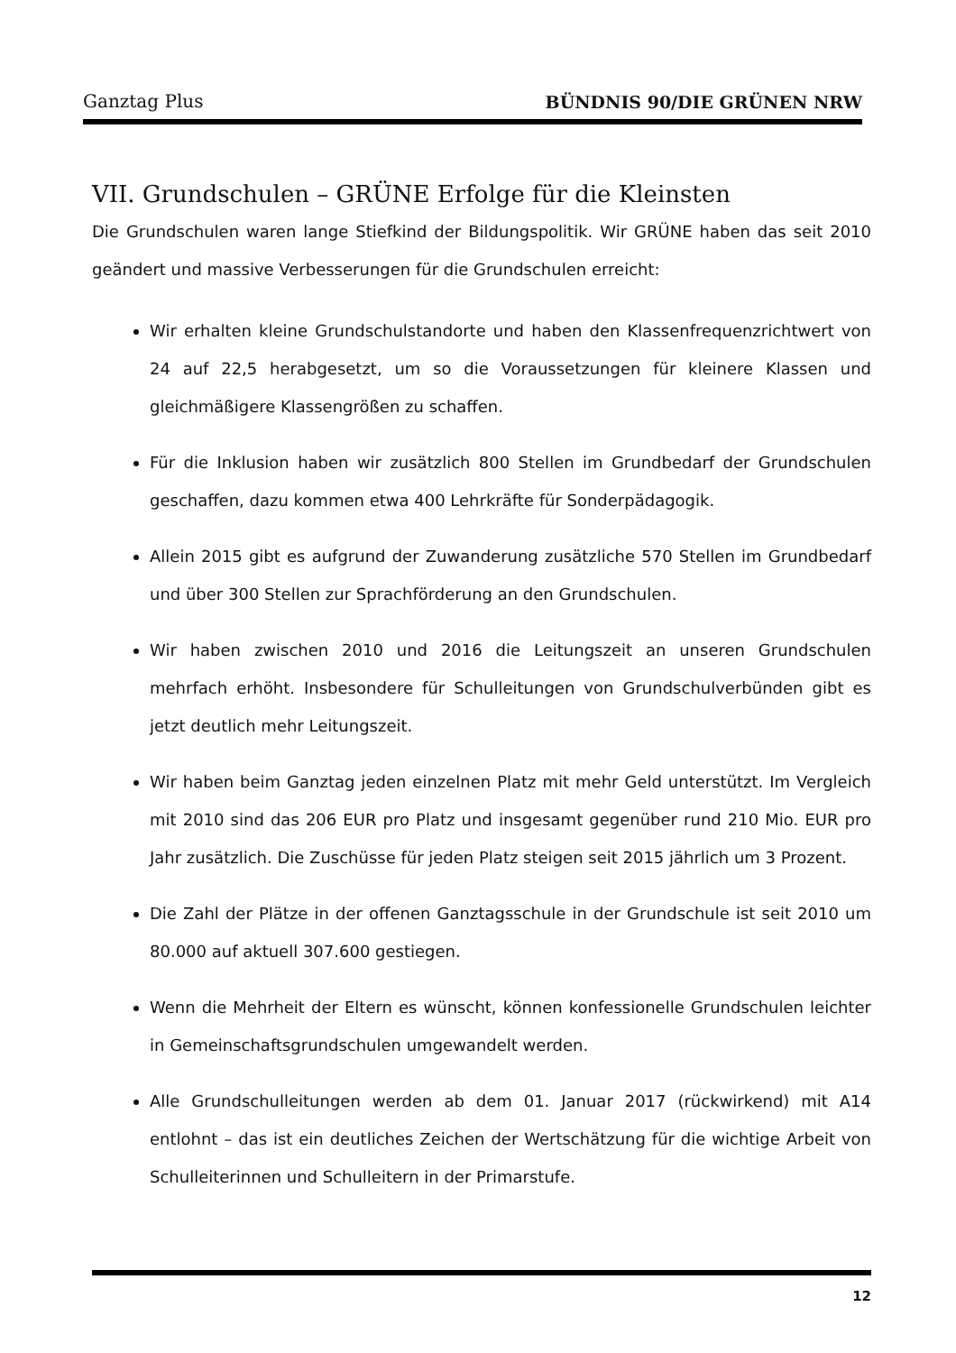Ganztag Plus BÜNDNIS 90/DIE GRÜNEN NRW
VII. Grundschulen – GRÜNE Erfolge für die Kleinsten
Die Grundschulen waren lange Stiefkind der Bildungspolitik. Wir GRÜNE haben das seit 2010 geändert und massive Verbesserungen für die Grundschulen erreicht:
Wir erhalten kleine Grundschulstandorte und haben den Klassenfrequenzrichtwert von 24 auf 22,5 herabgesetzt, um so die Voraussetzungen für kleinere Klassen und gleichmäßigere Klassengrößen zu schaffen.
Für die Inklusion haben wir zusätzlich 800 Stellen im Grundbedarf der Grundschulen geschaffen, dazu kommen etwa 400 Lehrkräfte für Sonderpädagogik.
Allein 2015 gibt es aufgrund der Zuwanderung zusätzliche 570 Stellen im Grundbedarf und über 300 Stellen zur Sprachförderung an den Grundschulen.
Wir haben zwischen 2010 und 2016 die Leitungszeit an unseren Grundschulen mehrfach erhöht. Insbesondere für Schulleitungen von Grundschulverbünden gibt es jetzt deutlich mehr Leitungszeit.
Wir haben beim Ganztag jeden einzelnen Platz mit mehr Geld unterstützt. Im Vergleich mit 2010 sind das 206 EUR pro Platz und insgesamt gegenüber rund 210 Mio. EUR pro Jahr zusätzlich. Die Zuschüsse für jeden Platz steigen seit 2015 jährlich um 3 Prozent.
Die Zahl der Plätze in der offenen Ganztagsschule in der Grundschule ist seit 2010 um 80.000 auf aktuell 307.600 gestiegen.
Wenn die Mehrheit der Eltern es wünscht, können konfessionelle Grundschulen leichter in Gemeinschaftsgrundschulen umgewandelt werden.
Alle Grundschulleitungen werden ab dem 01. Januar 2017 (rückwirkend) mit A14 entlohnt – das ist ein deutliches Zeichen der Wertschätzung für die wichtige Arbeit von Schulleiterinnen und Schulleitern in der Primarstufe.
12